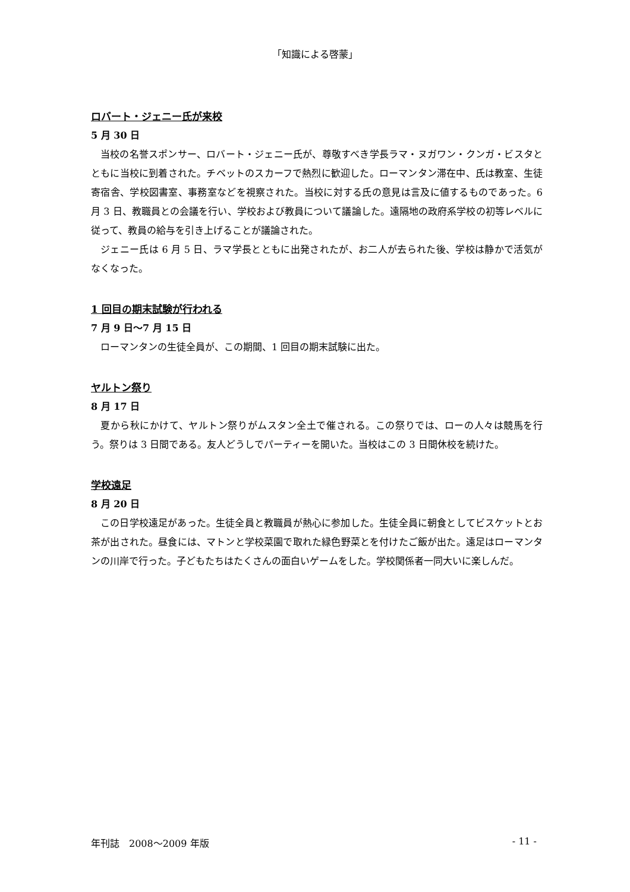「知識による啓蒙」
ロバート・ジェニー氏が来校
5 月 30 日
当校の名誉スポンサー、ロバート・ジェニー氏が、尊敬すべき学長ラマ・ヌガワン・クンガ・ビスタとともに当校に到着された。チベットのスカーフで熱烈に歓迎した。ローマンタン滞在中、氏は教室、生徒寄宿舎、学校図書室、事務室などを視察された。当校に対する氏の意見は言及に値するものであった。6 月 3 日、教職員との会議を行い、学校および教員について議論した。遠隔地の政府系学校の初等レベルに従って、教員の給与を引き上げることが議論された。
ジェニー氏は 6 月 5 日、ラマ学長とともに出発されたが、お二人が去られた後、学校は静かで活気がなくなった。
1 回目の期末試験が行われる
7 月 9 日～7 月 15 日
ローマンタンの生徒全員が、この期間、1 回目の期末試験に出た。
ヤルトン祭り
8 月 17 日
夏から秋にかけて、ヤルトン祭りがムスタン全土で催される。この祭りでは、ローの人々は競馬を行う。祭りは 3 日間である。友人どうしでパーティーを開いた。当校はこの 3 日間休校を続けた。
学校遠足
8 月 20 日
この日学校遠足があった。生徒全員と教職員が熱心に参加した。生徒全員に朝食としてビスケットとお茶が出された。昼食には、マトンと学校菜園で取れた緑色野菜とを付けたご飯が出た。遠足はローマンタンの川岸で行った。子どもたちはたくさんの面白いゲームをした。学校関係者一同大いに楽しんだ。
年刊誌　2008～2009 年版 - 11 -